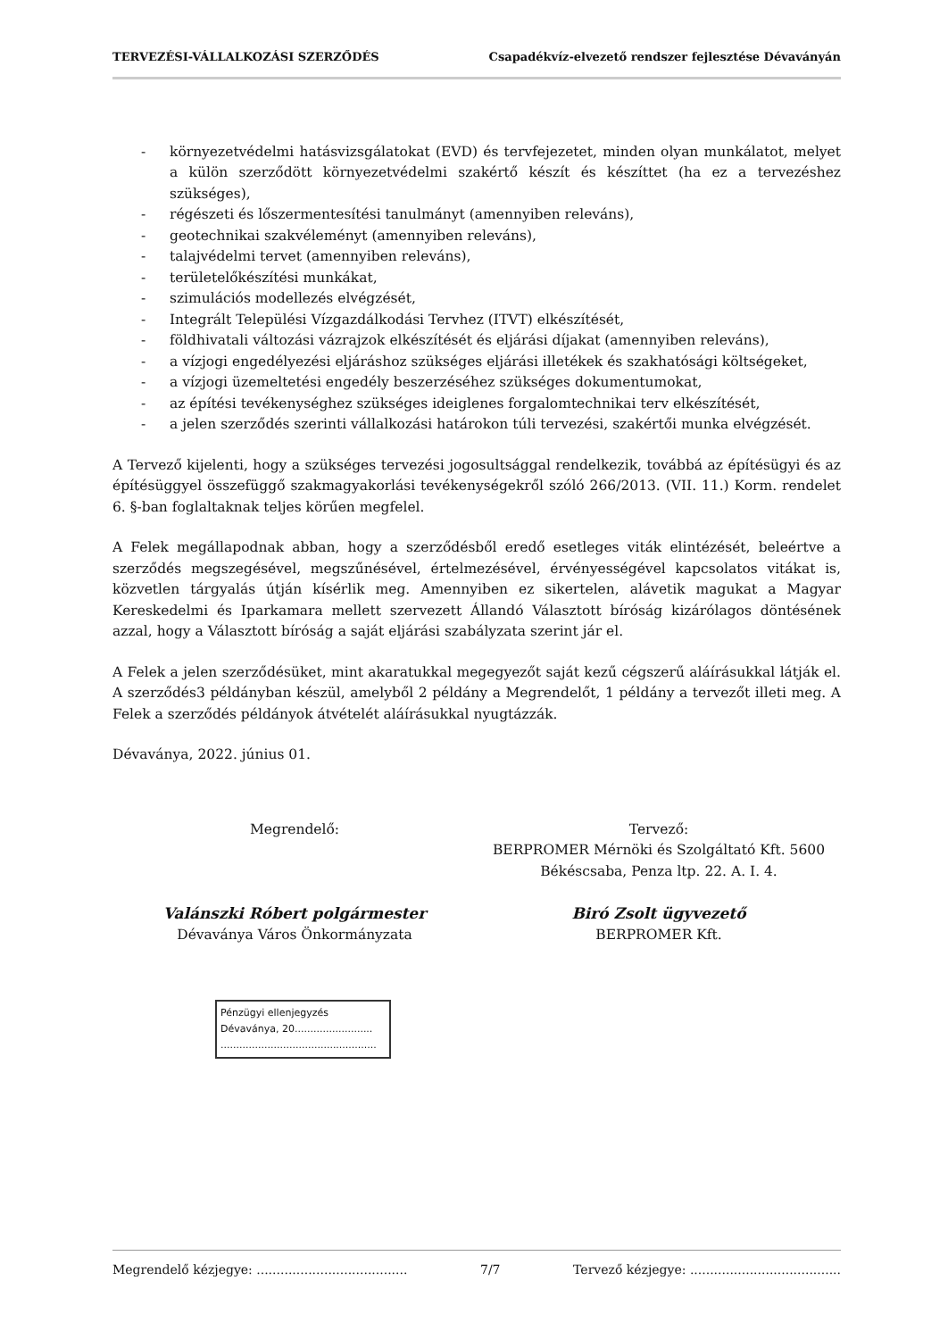TERVEZÉSI-VÁLLALKOZÁSI SZERZŐDÉS Csapadékvíz-elvezető rendszer fejlesztése Dévaványán
- környezetvédelmi hatásvizsgálatokat (EVD) és tervfejezetet, minden olyan munkálatot, melyet a külön szerződött környezetvédelmi szakértő készít és készíttet (ha ez a tervezéshez szükséges),
- régészeti és lőszermentesítési tanulmányt (amennyiben releváns),
- geotechnikai szakvéleményt (amennyiben releváns),
- talajvédelmi tervet (amennyiben releváns),
- területelőkészítési munkákat,
- szimulációs modellezés elvégzését,
- Integrált Települési Vízgazdálkodási Tervhez (ITVT) elkészítését,
- földhivatali változási vázrajzok elkészítését és eljárási díjakat (amennyiben releváns),
- a vízjogi engedélyezési eljáráshoz szükséges eljárási illetékek és szakhatósági költségeket,
- a vízjogi üzemeltetési engedély beszerzéséhez szükséges dokumentumokat,
- az építési tevékenységhez szükséges ideiglenes forgalomtechnikai terv elkészítését,
- a jelen szerződés szerinti vállalkozási határokon túli tervezési, szakértői munka elvégzését.
A Tervező kijelenti, hogy a szükséges tervezési jogosultsággal rendelkezik, továbbá az építésügyi és az építésüggyel összefüggő szakmagyakorlási tevékenységekről szóló 266/2013. (VII. 11.) Korm. rendelet 6. §-ban foglaltaknak teljes körűen megfelel.
A Felek megállapodnak abban, hogy a szerződésből eredő esetleges viták elintézését, beleértve a szerződés megszegésével, megszűnésével, értelmezésével, érvényességével kapcsolatos vitákat is, közvetlen tárgyalás útján kísérlik meg. Amennyiben ez sikertelen, alávetik magukat a Magyar Kereskedelmi és Iparkamara mellett szervezett Állandó Választott bíróság kizárólagos döntésének azzal, hogy a Választott bíróság a saját eljárási szabályzata szerint jár el.
A Felek a jelen szerződésüket, mint akaratukkal megegyezőt saját kezű cégszerű aláírásukkal látják el. A szerződés3 példányban készül, amelyből 2 példány a Megrendelőt, 1 példány a tervezőt illeti meg. A Felek a szerződés példányok átvételét aláírásukkal nyugtázzák.
Dévaványa, 2022. június 01.
Megrendelő:
Valánszki Róbert polgármester
Dévaványa Város Önkormányzata
Tervező:
BERPROMER Mérnöki és Szolgáltató Kft. 5600 Békéscsaba, Penza ltp. 22. A. I. 4.
Biró Zsolt ügyvezető
BERPROMER Kft.
Pénzügyi ellenjegyzés
Dévaványa, 20.........................
..................................................
Megrendelő kézjegye: ...................................... 7/7 Tervező kézjegye: ......................................